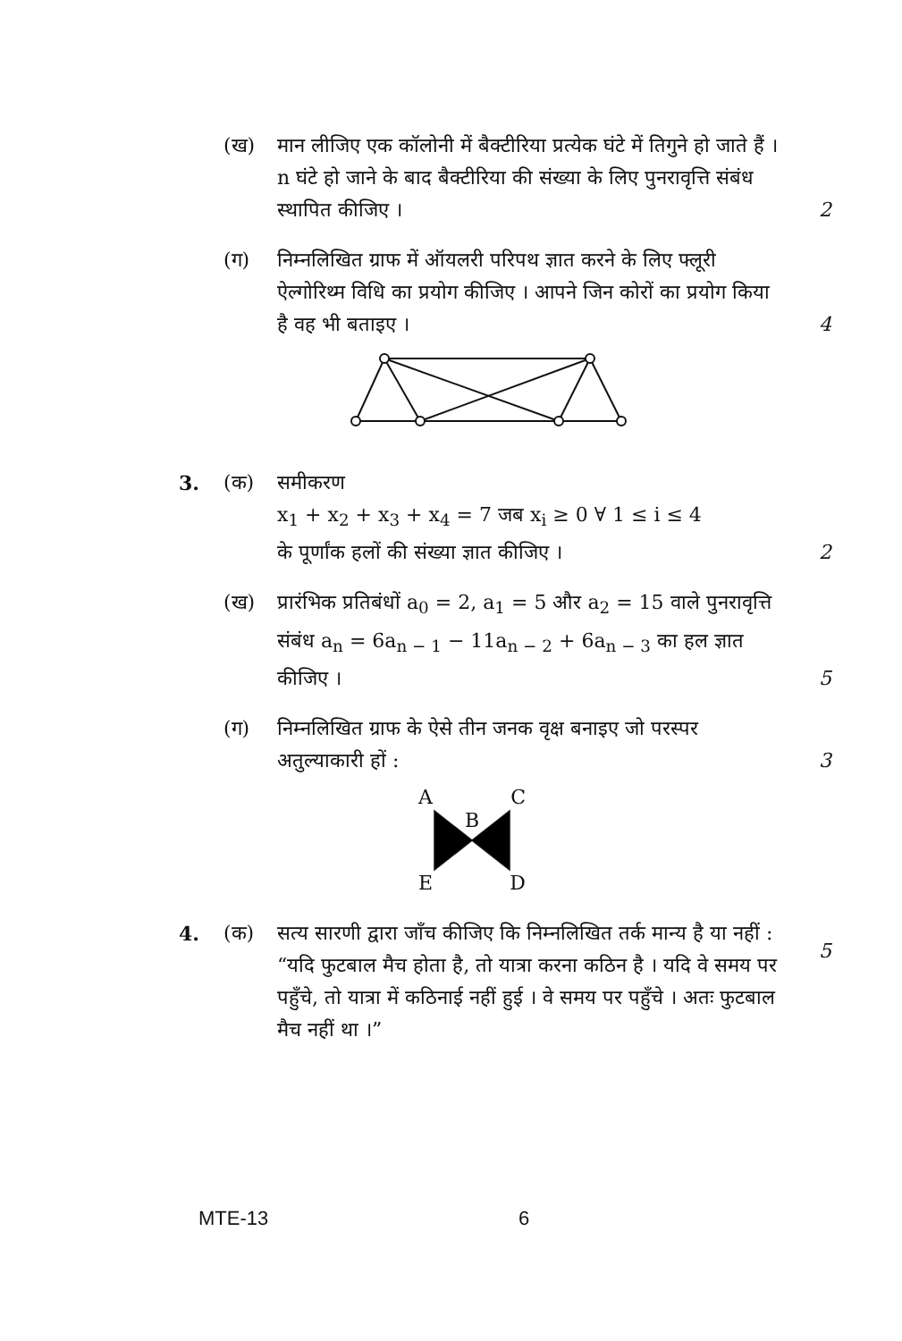(ख) मान लीजिए एक कॉलोनी में बैक्टीरिया प्रत्येक घंटे में तिगुने हो जाते हैं । n घंटे हो जाने के बाद बैक्टीरिया की संख्या के लिए पुनरावृत्ति संबंध स्थापित कीजिए ।
2
(ग) निम्नलिखित ग्राफ में ऑयलरी परिपथ ज्ञात करने के लिए फ्लूरी ऐल्गोरिथ्म विधि का प्रयोग कीजिए । आपने जिन कोरों का प्रयोग किया है वह भी बताइए ।
4
3. (क) समीकरण
x<sub>1</sub> + x<sub>2</sub> + x<sub>3</sub> + x<sub>4</sub> = 7 जब x<sub>i</sub> ≥ 0 ∀ 1 ≤ i ≤ 4
के पूर्णांक हलों की संख्या ज्ञात कीजिए ।
2
(ख) प्रारंभिक प्रतिबंधों a<sub>0</sub> = 2, a<sub>1</sub> = 5 और a<sub>2</sub> = 15 वाले पुनरावृत्ति संबंध a<sub>n</sub> = 6a<sub>n − 1</sub> − 11a<sub>n − 2</sub> + 6a<sub>n − 3</sub> का हल ज्ञात कीजिए ।
5
(ग) निम्नलिखित ग्राफ के ऐसे तीन जनक वृक्ष बनाइए जो परस्पर अतुल्याकारी हों :
3
A C
B
E D
4. (क) सत्य सारणी द्वारा जाँच कीजिए कि निम्नलिखित तर्क मान्य है या नहीं :
“यदि फुटबाल मैच होता है, तो यात्रा करना कठिन है । यदि वे समय पर पहुँचे, तो यात्रा में कठिनाई नहीं हुई । वे समय पर पहुँचे । अतः फुटबाल मैच नहीं था ।”
5
MTE-13 6